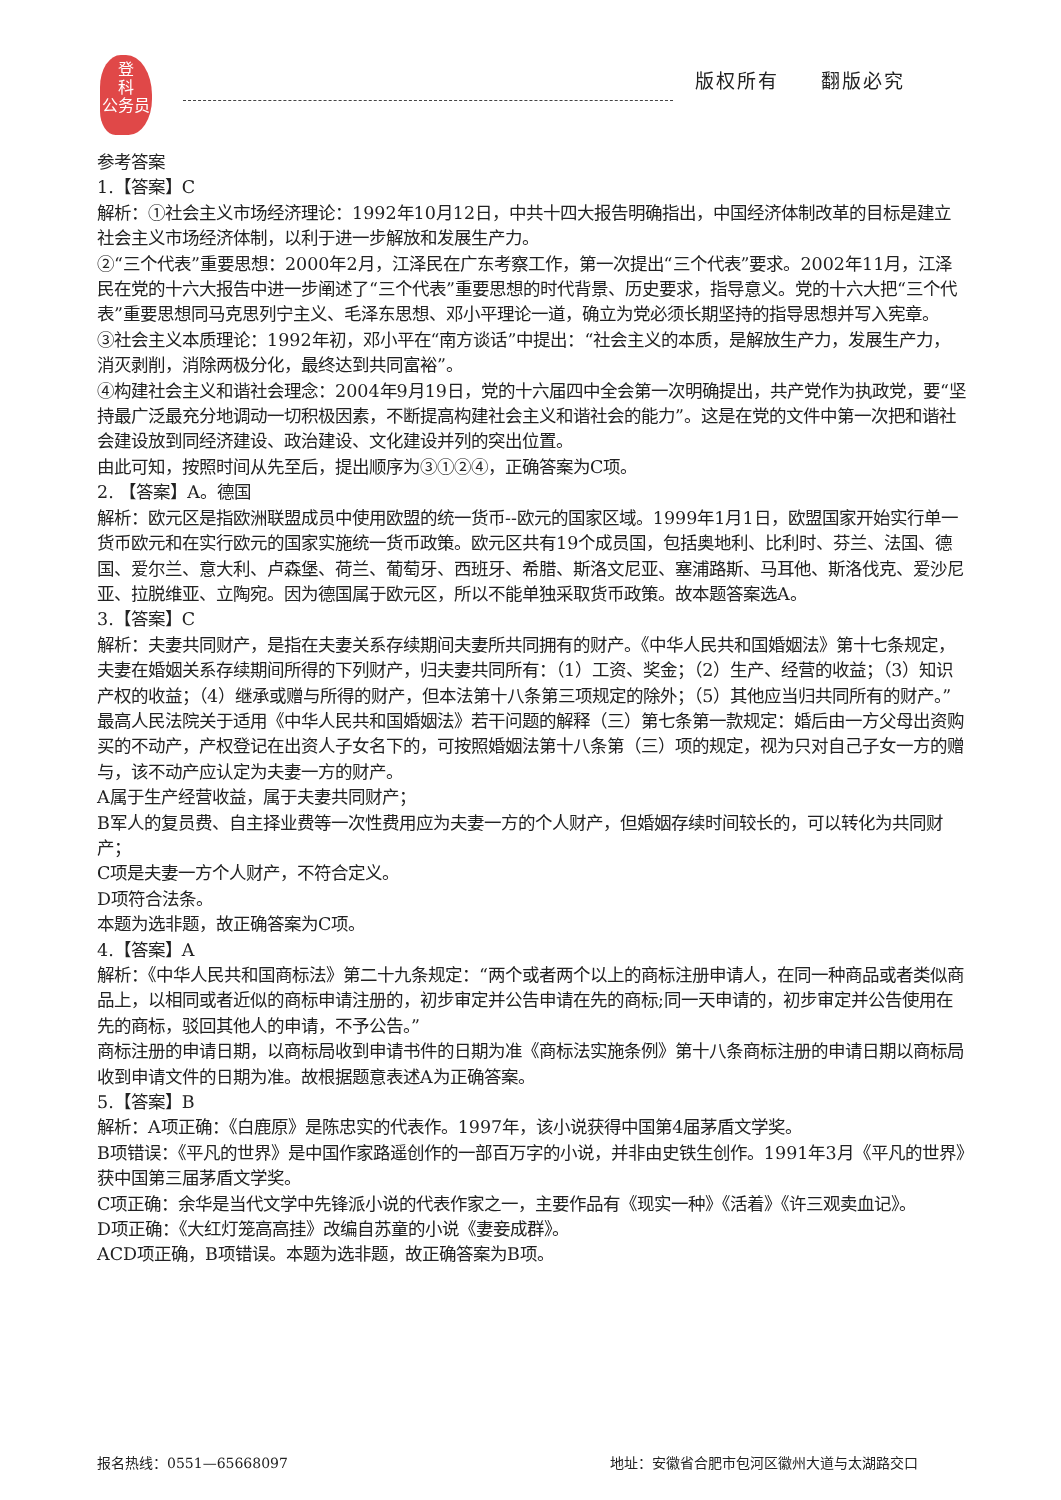登
科
公务员
版权所有　　翻版必究
参考答案
1.【答案】C
解析：①社会主义市场经济理论：1992年10月12日，中共十四大报告明确指出，中国经济体制改革的目标是建立社会主义市场经济体制，以利于进一步解放和发展生产力。
②“三个代表”重要思想：2000年2月，江泽民在广东考察工作，第一次提出“三个代表”要求。2002年11月，江泽民在党的十六大报告中进一步阐述了“三个代表”重要思想的时代背景、历史要求，指导意义。党的十六大把“三个代表”重要思想同马克思列宁主义、毛泽东思想、邓小平理论一道，确立为党必须长期坚持的指导思想并写入宪章。
③社会主义本质理论：1992年初，邓小平在“南方谈话”中提出：“社会主义的本质，是解放生产力，发展生产力，消灭剥削，消除两极分化，最终达到共同富裕”。
④构建社会主义和谐社会理念：2004年9月19日，党的十六届四中全会第一次明确提出，共产党作为执政党，要“坚持最广泛最充分地调动一切积极因素，不断提高构建社会主义和谐社会的能力”。这是在党的文件中第一次把和谐社会建设放到同经济建设、政治建设、文化建设并列的突出位置。
由此可知，按照时间从先至后，提出顺序为③①②④，正确答案为C项。
2. 【答案】A。德国
解析：欧元区是指欧洲联盟成员中使用欧盟的统一货币--欧元的国家区域。1999年1月1日，欧盟国家开始实行单一货币欧元和在实行欧元的国家实施统一货币政策。欧元区共有19个成员国，包括奥地利、比利时、芬兰、法国、德国、爱尔兰、意大利、卢森堡、荷兰、葡萄牙、西班牙、希腊、斯洛文尼亚、塞浦路斯、马耳他、斯洛伐克、爱沙尼亚、拉脱维亚、立陶宛。因为德国属于欧元区，所以不能单独采取货币政策。故本题答案选A。
3.【答案】C
解析：夫妻共同财产，是指在夫妻关系存续期间夫妻所共同拥有的财产。《中华人民共和国婚姻法》第十七条规定，夫妻在婚姻关系存续期间所得的下列财产，归夫妻共同所有：（1）工资、奖金；（2）生产、经营的收益；（3）知识产权的收益；（4）继承或赠与所得的财产，但本法第十八条第三项规定的除外；（5）其他应当归共同所有的财产。”最高人民法院关于适用《中华人民共和国婚姻法》若干问题的解释（三）第七条第一款规定：婚后由一方父母出资购买的不动产，产权登记在出资人子女名下的，可按照婚姻法第十八条第（三）项的规定，视为只对自己子女一方的赠与，该不动产应认定为夫妻一方的财产。
A属于生产经营收益，属于夫妻共同财产；
B军人的复员费、自主择业费等一次性费用应为夫妻一方的个人财产，但婚姻存续时间较长的，可以转化为共同财产；
C项是夫妻一方个人财产，不符合定义。
D项符合法条。
本题为选非题，故正确答案为C项。
4.【答案】A
解析：《中华人民共和国商标法》第二十九条规定：“两个或者两个以上的商标注册申请人，在同一种商品或者类似商品上，以相同或者近似的商标申请注册的，初步审定并公告申请在先的商标;同一天申请的，初步审定并公告使用在先的商标，驳回其他人的申请，不予公告。”
商标注册的申请日期，以商标局收到申请书件的日期为准《商标法实施条例》第十八条商标注册的申请日期以商标局收到申请文件的日期为准。故根据题意表述A为正确答案。
5.【答案】B
解析：A项正确：《白鹿原》是陈忠实的代表作。1997年，该小说获得中国第4届茅盾文学奖。
B项错误：《平凡的世界》是中国作家路遥创作的一部百万字的小说，并非由史铁生创作。1991年3月《平凡的世界》获中国第三届茅盾文学奖。
C项正确：余华是当代文学中先锋派小说的代表作家之一，主要作品有《现实一种》《活着》《许三观卖血记》。
D项正确：《大红灯笼高高挂》改编自苏童的小说《妻妾成群》。
ACD项正确，B项错误。本题为选非题，故正确答案为B项。
报名热线：0551—65668097
地址：安徽省合肥市包河区徽州大道与太湖路交口